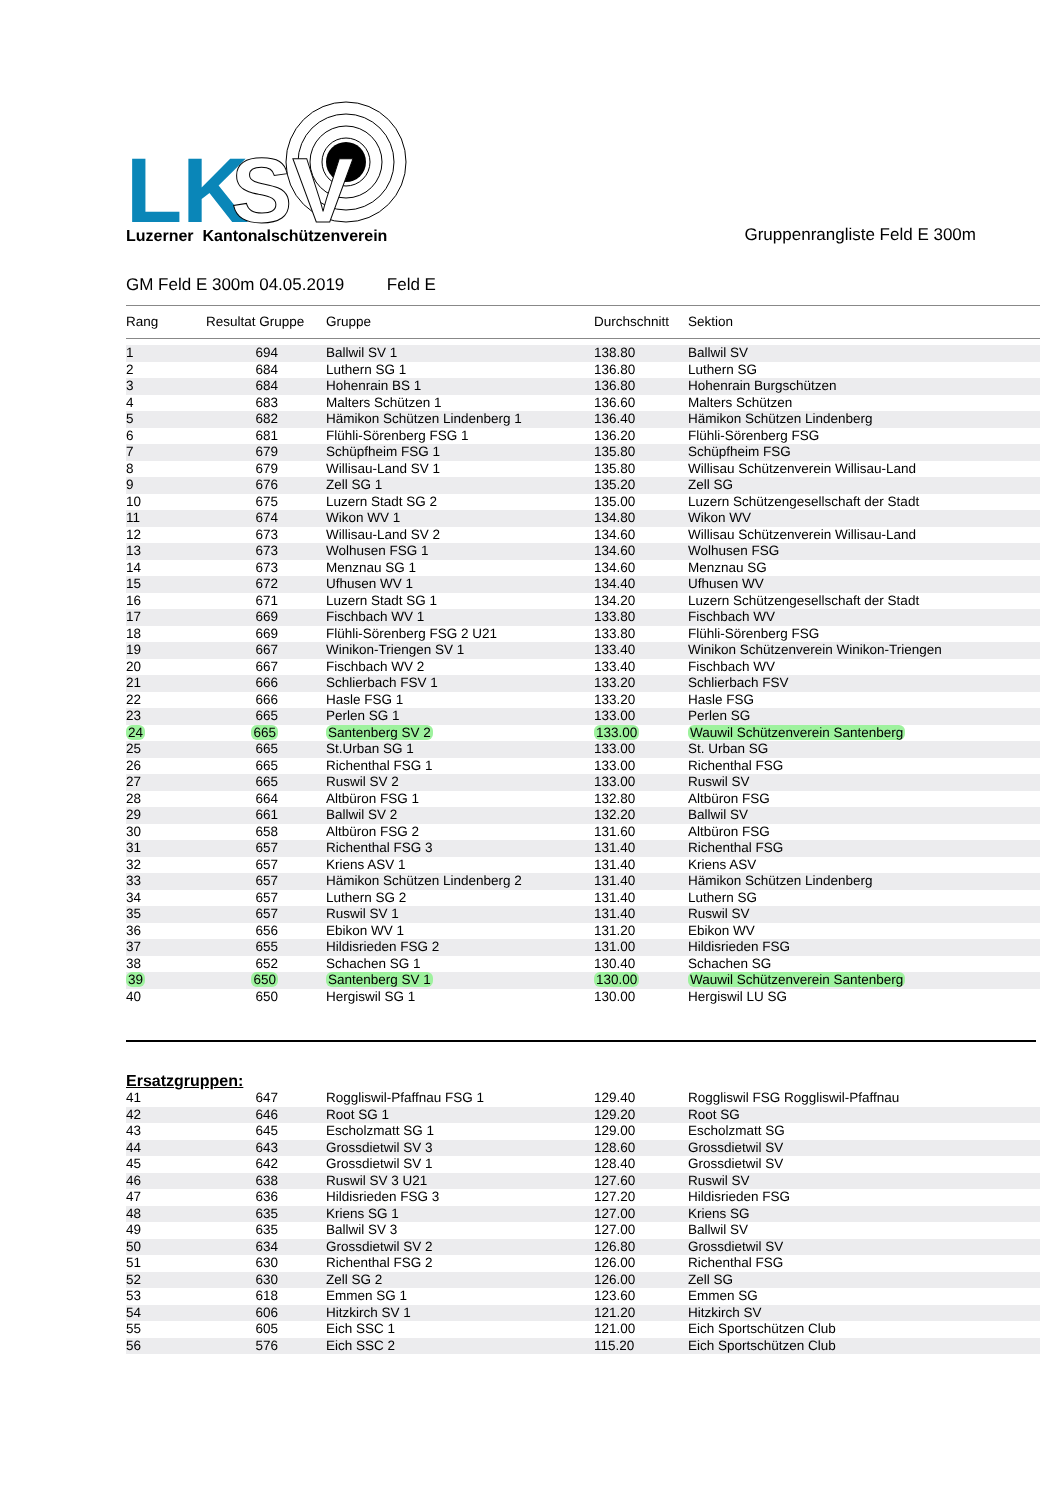LK
SV
Luzerner Kantonalschützenverein
Gruppenrangliste Feld E 300m
GM Feld E 300m 04.05.2019 Feld E
| Rang | Resultat Gruppe | Gruppe | Durchschnitt | Sektion |
| --- | --- | --- | --- | --- |
| 1 | 694 | Ballwil SV 1 | 138.80 | Ballwil SV |
| 2 | 684 | Luthern SG 1 | 136.80 | Luthern SG |
| 3 | 684 | Hohenrain BS 1 | 136.80 | Hohenrain Burgschützen |
| 4 | 683 | Malters Schützen 1 | 136.60 | Malters Schützen |
| 5 | 682 | Hämikon Schützen Lindenberg 1 | 136.40 | Hämikon Schützen Lindenberg |
| 6 | 681 | Flühli-Sörenberg FSG 1 | 136.20 | Flühli-Sörenberg FSG |
| 7 | 679 | Schüpfheim FSG 1 | 135.80 | Schüpfheim FSG |
| 8 | 679 | Willisau-Land SV 1 | 135.80 | Willisau Schützenverein Willisau-Land |
| 9 | 676 | Zell SG 1 | 135.20 | Zell SG |
| 10 | 675 | Luzern Stadt SG 2 | 135.00 | Luzern Schützengesellschaft der Stadt |
| 11 | 674 | Wikon WV 1 | 134.80 | Wikon WV |
| 12 | 673 | Willisau-Land SV 2 | 134.60 | Willisau Schützenverein Willisau-Land |
| 13 | 673 | Wolhusen FSG 1 | 134.60 | Wolhusen FSG |
| 14 | 673 | Menznau SG 1 | 134.60 | Menznau SG |
| 15 | 672 | Ufhusen WV 1 | 134.40 | Ufhusen WV |
| 16 | 671 | Luzern Stadt SG 1 | 134.20 | Luzern Schützengesellschaft der Stadt |
| 17 | 669 | Fischbach WV 1 | 133.80 | Fischbach WV |
| 18 | 669 | Flühli-Sörenberg FSG 2 U21 | 133.80 | Flühli-Sörenberg FSG |
| 19 | 667 | Winikon-Triengen SV 1 | 133.40 | Winikon Schützenverein Winikon-Triengen |
| 20 | 667 | Fischbach WV 2 | 133.40 | Fischbach WV |
| 21 | 666 | Schlierbach FSV 1 | 133.20 | Schlierbach FSV |
| 22 | 666 | Hasle FSG 1 | 133.20 | Hasle FSG |
| 23 | 665 | Perlen SG 1 | 133.00 | Perlen SG |
| 24 | 665 | Santenberg SV 2 | 133.00 | Wauwil Schützenverein Santenberg |
| 25 | 665 | St.Urban SG 1 | 133.00 | St. Urban SG |
| 26 | 665 | Richenthal FSG 1 | 133.00 | Richenthal FSG |
| 27 | 665 | Ruswil SV 2 | 133.00 | Ruswil SV |
| 28 | 664 | Altbüron FSG 1 | 132.80 | Altbüron FSG |
| 29 | 661 | Ballwil SV 2 | 132.20 | Ballwil SV |
| 30 | 658 | Altbüron FSG 2 | 131.60 | Altbüron FSG |
| 31 | 657 | Richenthal FSG 3 | 131.40 | Richenthal FSG |
| 32 | 657 | Kriens ASV 1 | 131.40 | Kriens ASV |
| 33 | 657 | Hämikon Schützen Lindenberg 2 | 131.40 | Hämikon Schützen Lindenberg |
| 34 | 657 | Luthern SG 2 | 131.40 | Luthern SG |
| 35 | 657 | Ruswil SV 1 | 131.40 | Ruswil SV |
| 36 | 656 | Ebikon WV 1 | 131.20 | Ebikon WV |
| 37 | 655 | Hildisrieden FSG 2 | 131.00 | Hildisrieden FSG |
| 38 | 652 | Schachen SG 1 | 130.40 | Schachen SG |
| 39 | 650 | Santenberg SV 1 | 130.00 | Wauwil Schützenverein Santenberg |
| 40 | 650 | Hergiswil SG 1 | 130.00 | Hergiswil LU SG |
Ersatzgruppen:
| 41 | 647 | Roggliswil-Pfaffnau FSG 1 | 129.40 | Roggliswil FSG Roggliswil-Pfaffnau |
| 42 | 646 | Root SG 1 | 129.20 | Root SG |
| 43 | 645 | Escholzmatt SG 1 | 129.00 | Escholzmatt SG |
| 44 | 643 | Grossdietwil SV 3 | 128.60 | Grossdietwil SV |
| 45 | 642 | Grossdietwil SV 1 | 128.40 | Grossdietwil SV |
| 46 | 638 | Ruswil SV 3 U21 | 127.60 | Ruswil SV |
| 47 | 636 | Hildisrieden FSG 3 | 127.20 | Hildisrieden FSG |
| 48 | 635 | Kriens SG 1 | 127.00 | Kriens SG |
| 49 | 635 | Ballwil SV 3 | 127.00 | Ballwil SV |
| 50 | 634 | Grossdietwil SV 2 | 126.80 | Grossdietwil SV |
| 51 | 630 | Richenthal FSG 2 | 126.00 | Richenthal FSG |
| 52 | 630 | Zell SG 2 | 126.00 | Zell SG |
| 53 | 618 | Emmen SG 1 | 123.60 | Emmen SG |
| 54 | 606 | Hitzkirch SV 1 | 121.20 | Hitzkirch SV |
| 55 | 605 | Eich SSC 1 | 121.00 | Eich Sportschützen Club |
| 56 | 576 | Eich SSC 2 | 115.20 | Eich Sportschützen Club |